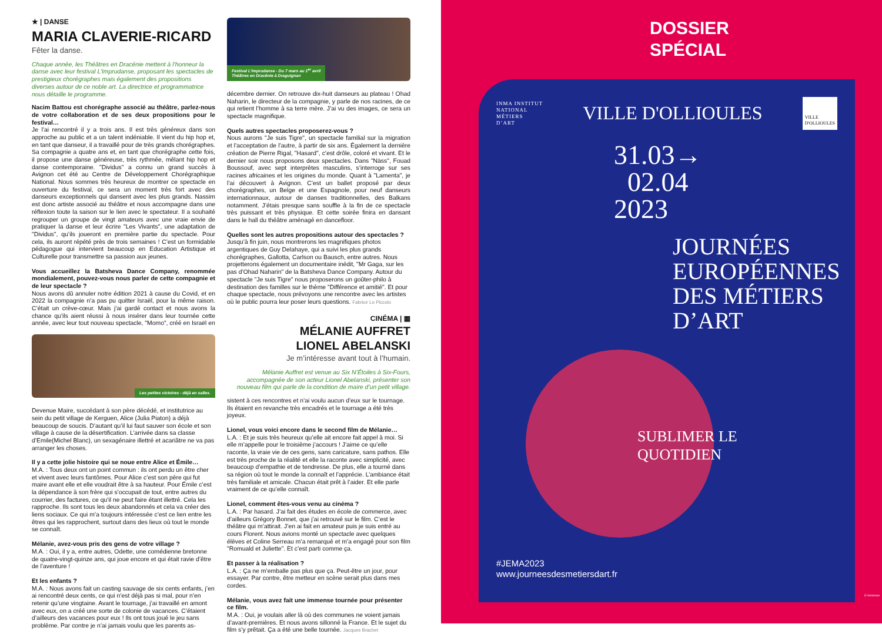★ | DANSE
MARIA CLAVERIE-RICARD
Fêter la danse.
Chaque année, les Théâtres en Dracénie mettent à l’honneur la danse avec leur festival L’Imprudanse, proposant les spectacles de prestigieux chorégraphes mais également des propositions diverses autour de ce noble art. La directrice et programmatrice nous détaille le programme.
Nacim Battou est chorégraphe associé au théâtre, parlez-nous de votre collaboration et de ses deux propositions pour le festival…
Je l’ai rencontré il y a trois ans. Il est très généreux dans son approche au public et a un talent indéniable. Il vient du hip hop et, en tant que danseur, il a travaillé pour de très grands chorégraphes. Sa compagnie a quatre ans et, en tant que chorégraphe cette fois, il propose une danse généreuse, très rythmée, mêlant hip hop et danse contemporaine. "Dividus" a connu un grand succès à Avignon cet été au Centre de Développement Chorégraphique National. Nous sommes très heureux de montrer ce spectacle en ouverture du festival, ce sera un moment très fort avec des danseurs exceptionnels qui dansent avec les plus grands. Nassim est donc artiste associé au théâtre et nous accompagne dans une réflexion toute la saison sur le lien avec le spectateur. Il a souhaité regrouper un groupe de vingt amateurs avec une vraie envie de pratiquer la danse et leur écrire "Les Vivants", une adaptation de "Dividus", qu’ils joueront en première partie du spectacle. Pour cela, ils auront répété près de trois semaines ! C’est un formidable pédagogue qui intervient beaucoup en Education Artistique et Culturelle pour transmettre sa passion aux jeunes.
Vous accueillez la Batsheva Dance Company, renommée mondialement, pouvez-vous nous parler de cette compagnie et de leur spectacle ?
Nous avons dû annuler notre édition 2021 à cause du Covid, et en 2022 la compagnie n’a pas pu quitter Israël, pour la même raison. C’était un crève-cœur. Mais j’ai gardé contact et nous avons la chance qu’ils aient réussi à nous insérer dans leur tournée cette année, avec leur tout nouveau spectacle, "Momo", créé en Israël en
Les petites victoires - déjà en salles.
Devenue Maire, succédant à son père décédé, et institutrice au sein du petit village de Kerguen, Alice (Julia Piaton) a déjà beaucoup de soucis. D’autant qu’il lui faut sauver son école et son village à cause de la désertification. L’arrivée dans sa classe d’Emile(Michel Blanc), un sexagénaire illettré et acariâtre ne va pas arranger les choses.
Il y a cette jolie histoire qui se noue entre Alice et Émile…
M.A. : Tous deux ont un point commun : ils ont perdu un être cher et vivent avec leurs fantômes. Pour Alice c’est son père qui fut maire avant elle et elle voudrait être à sa hauteur. Pour Émile c’est la dépendance à son frère qui s’occupait de tout, entre autres du courrier, des factures, ce qu’il ne peut faire étant illettré. Cela les rapproche. Ils sont tous les deux abandonnés et cela va créer des liens sociaux. Ce qui m’a toujours intéressée c’est ce lien entre les êtres qui les rapprochent, surtout dans des lieux où tout le monde se connaît.
Mélanie, avez-vous pris des gens de votre village ?
M.A. : Oui, il y a, entre autres, Odette, une comédienne bretonne de quatre-vingt-quinze ans, qui joue encore et qui était ravie d’être de l’aventure !
Et les enfants ?
M.A. : Nous avons fait un casting sauvage de six cents enfants, j’en ai rencontré deux cents, ce qui n’est déjà pas si mal, pour n’en retenir qu’une vingtaine. Avant le tournage, j’ai travaillé en amont avec eux, on a créé une sorte de colonie de vacances. C’étaient d’ailleurs des vacances pour eux ! Ils ont tous joué le jeu sans problème. Par contre je n’ai jamais voulu que les parents as-
Festival L’Imprudanse - Du 7 mars au 1<sup>er</sup> avril
Théâtres en Dracénie à Draguignan
décembre dernier. On retrouve dix-huit danseurs au plateau ! Ohad Naharin, le directeur de la compagnie, y parle de nos racines, de ce qui retient l’homme à sa terre mère. J’ai vu des images, ce sera un spectacle magnifique.
Quels autres spectacles proposerez-vous ?
Nous aurons "Je suis Tigre", un spectacle familial sur la migration et l’acceptation de l’autre, à partir de six ans. Également la dernière création de Pierre Rigal, "Hasard", c’est drôle, coloré et vivant. Et le dernier soir nous proposons deux spectacles. Dans "Näss", Fouad Boussouf, avec sept interprètes masculins, s’interroge sur ses racines africaines et les origines du monde. Quant à "Lamenta", je l’ai découvert à Avignon. C’est un ballet proposé par deux chorégraphes, un Belge et une Espagnole, pour neuf danseurs internationnaux, autour de danses traditionnelles, des Balkans notamment. J’étais presque sans souffle à la fin de ce spectacle très puissant et très physique. Et cette soirée finira en dansant dans le hall du théâtre aménagé en dancefloor.
Quelles sont les autres propositions autour des spectacles ?
Jusqu’à fin juin, nous montrerons les magnifiques photos argentiques de Guy Delahaye, qui a suivi les plus grands chorégraphes, Gallotta, Carlson ou Bausch, entre autres. Nous projetterons également un documentaire inédit, "Mr Gaga, sur les pas d’Ohad Naharin" de la Batsheva Dance Company. Autour du spectacle "Je suis Tigre" nous proposerons un goûter-philo à destination des familles sur le thème "Différence et amitié". Et pour chaque spectacle, nous prévoyons une rencontre avec les artistes où le public pourra leur poser leurs questions. Fabrice Lo Piccolo
CINÉMA | ▦
MÉLANIE AUFFRET
LIONEL ABELANSKI
Je m’intéresse avant tout à l’humain.
Mélanie Auffret est venue au Six N’Étoiles à Six-Fours, accompagnée de son acteur Lionel Abelanski, présenter son nouveau film qui parle de la condition de maire d’un petit village.
sistent à ces rencontres et n’ai voulu aucun d’eux sur le tournage. Ils étaient en revanche très encadrés et le tournage a été très joyeux.
Lionel, vous voici encore dans le second film de Mélanie…
L.A. : Et je suis très heureux qu’elle ait encore fait appel à moi. Si elle m’appelle pour le troisième j’accours ! J’aime ce qu’elle raconte, la vraie vie de ces gens, sans caricature, sans pathos. Elle est très proche de la réalité et elle la raconte avec simplicité, avec beaucoup d’empathie et de tendresse. De plus, elle a tourné dans sa région où tout le monde la connaît et l’apprécie. L’ambiance était très familiale et amicale. Chacun était prêt à l’aider. Et elle parle vraiment de ce qu’elle connaît.
Lionel, comment êtes-vous venu au cinéma ?
L.A. : Par hasard. J’ai fait des études en école de commerce, avec d’ailleurs Grégory Bonnet, que j’ai retrouvé sur le film. C’est le théâtre qui m’attirait. J’en ai fait en amateur puis je suis entré au cours Florent. Nous avions monté un spectacle avec quelques élèves et Coline Serreau m’a remarqué et m’a engagé pour son film "Romuald et Juliette". Et c’est parti comme ça.
Et passer à la réalisation ?
L.A. : Ça ne m’emballe pas plus que ça. Peut-être un jour, pour essayer. Par contre, être metteur en scène serait plus dans mes cordes.
Mélanie, vous avez fait une immense tournée pour présenter ce film.
M.A. : Oui, je voulais aller là où des communes ne voient jamais d’avant-premières. Et nous avons sillonné la France. Et le sujet du film s’y prêtait. Ça a été une belle tournée. Jacques Brachet
DOSSIER
SPÉCIAL
INMA INSTITUT
NATIONAL
MÉTIERS
D’ART
VILLE D'OLLIOULES
VILLE
D'OLLIOULES
31.03→
02.04
2023
JOURNÉES
EUROPÉENNES
DES MÉTIERS
D’ART
SUBLIMER LE
QUOTIDIEN
#JEMA2023
www.journeesdesmetiersdart.fr
© Veronese